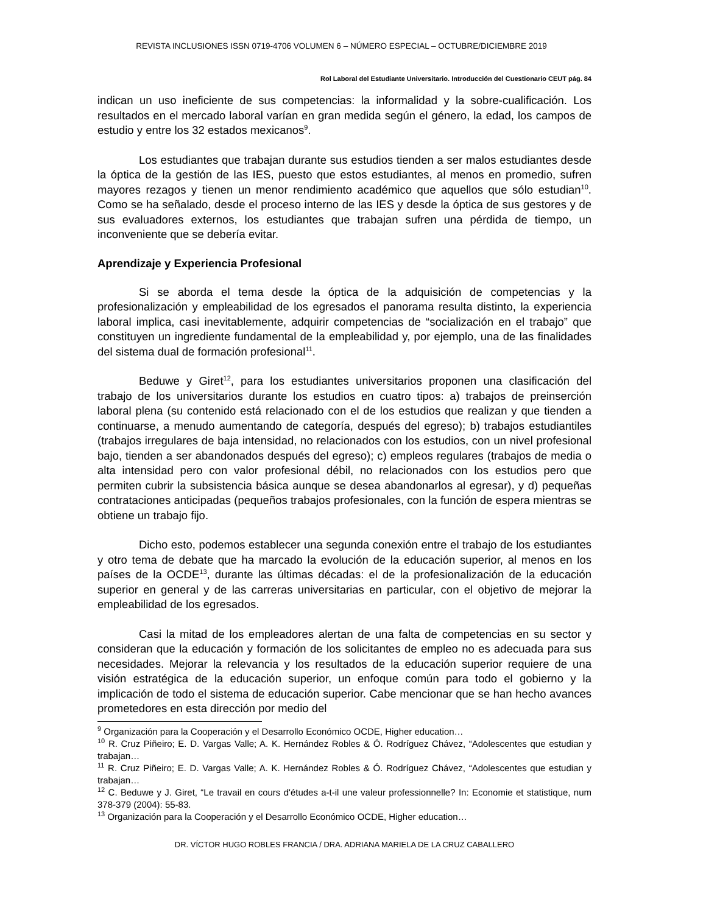REVISTA INCLUSIONES ISSN 0719-4706 VOLUMEN 6 – NÚMERO ESPECIAL – OCTUBRE/DICIEMBRE 2019
Rol Laboral del Estudiante Universitario. Introducción del Cuestionario CEUT pág. 84
indican un uso ineficiente de sus competencias: la informalidad y la sobre-cualificación. Los resultados en el mercado laboral varían en gran medida según el género, la edad, los campos de estudio y entre los 32 estados mexicanos<sup>9</sup>.
Los estudiantes que trabajan durante sus estudios tienden a ser malos estudiantes desde la óptica de la gestión de las IES, puesto que estos estudiantes, al menos en promedio, sufren mayores rezagos y tienen un menor rendimiento académico que aquellos que sólo estudian<sup>10</sup>. Como se ha señalado, desde el proceso interno de las IES y desde la óptica de sus gestores y de sus evaluadores externos, los estudiantes que trabajan sufren una pérdida de tiempo, un inconveniente que se debería evitar.
Aprendizaje y Experiencia Profesional
Si se aborda el tema desde la óptica de la adquisición de competencias y la profesionalización y empleabilidad de los egresados el panorama resulta distinto, la experiencia laboral implica, casi inevitablemente, adquirir competencias de “socialización en el trabajo” que constituyen un ingrediente fundamental de la empleabilidad y, por ejemplo, una de las finalidades del sistema dual de formación profesional<sup>11</sup>.
Beduwe y Giret<sup>12</sup>, para los estudiantes universitarios proponen una clasificación del trabajo de los universitarios durante los estudios en cuatro tipos: a) trabajos de preinserción laboral plena (su contenido está relacionado con el de los estudios que realizan y que tienden a continuarse, a menudo aumentando de categoría, después del egreso); b) trabajos estudiantiles (trabajos irregulares de baja intensidad, no relacionados con los estudios, con un nivel profesional bajo, tienden a ser abandonados después del egreso); c) empleos regulares (trabajos de media o alta intensidad pero con valor profesional débil, no relacionados con los estudios pero que permiten cubrir la subsistencia básica aunque se desea abandonarlos al egresar), y d) pequeñas contrataciones anticipadas (pequeños trabajos profesionales, con la función de espera mientras se obtiene un trabajo fijo.
Dicho esto, podemos establecer una segunda conexión entre el trabajo de los estudiantes y otro tema de debate que ha marcado la evolución de la educación superior, al menos en los países de la OCDE<sup>13</sup>, durante las últimas décadas: el de la profesionalización de la educación superior en general y de las carreras universitarias en particular, con el objetivo de mejorar la empleabilidad de los egresados.
Casi la mitad de los empleadores alertan de una falta de competencias en su sector y consideran que la educación y formación de los solicitantes de empleo no es adecuada para sus necesidades. Mejorar la relevancia y los resultados de la educación superior requiere de una visión estratégica de la educación superior, un enfoque común para todo el gobierno y la implicación de todo el sistema de educación superior. Cabe mencionar que se han hecho avances prometedores en esta dirección por medio del
<sup>9</sup> Organización para la Cooperación y el Desarrollo Económico OCDE, Higher education…
<sup>10</sup> R. Cruz Piñeiro; E. D. Vargas Valle; A. K. Hernández Robles & Ó. Rodríguez Chávez, “Adolescentes que estudian y trabajan…
<sup>11</sup> R. Cruz Piñeiro; E. D. Vargas Valle; A. K. Hernández Robles & Ó. Rodríguez Chávez, “Adolescentes que estudian y trabajan…
<sup>12</sup> C. Beduwe y J. Giret, “Le travail en cours d'études a-t-il une valeur professionnelle? In: Economie et statistique, num 378-379 (2004): 55-83.
<sup>13</sup> Organización para la Cooperación y el Desarrollo Económico OCDE, Higher education…
DR. VÍCTOR HUGO ROBLES FRANCIA / DRA. ADRIANA MARIELA DE LA CRUZ CABALLERO